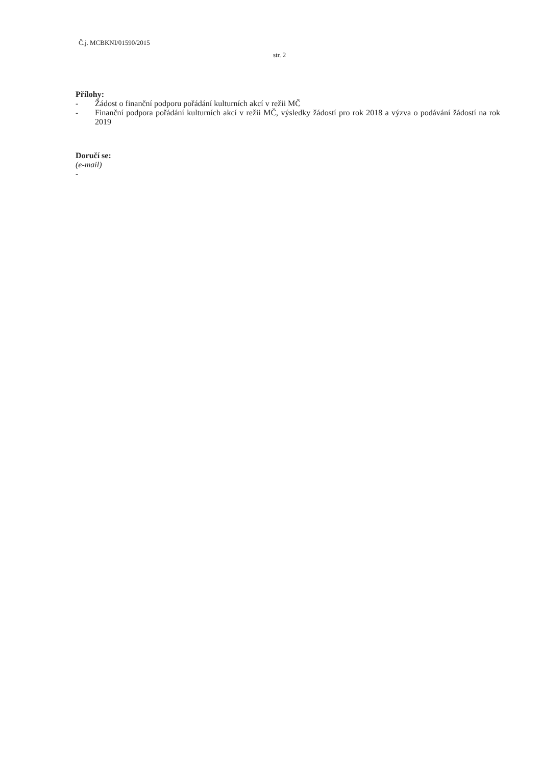Č.j. MCBKNI/01590/2015
str. 2
Přílohy:
- Žádost o finanční podporu pořádání kulturních akcí v režii MČ
- Finanční podpora pořádání kulturních akcí v režii MČ, výsledky žádostí pro rok 2018 a výzva o podávání žádostí na rok 2019
Doručí se:
(e-mail)
-